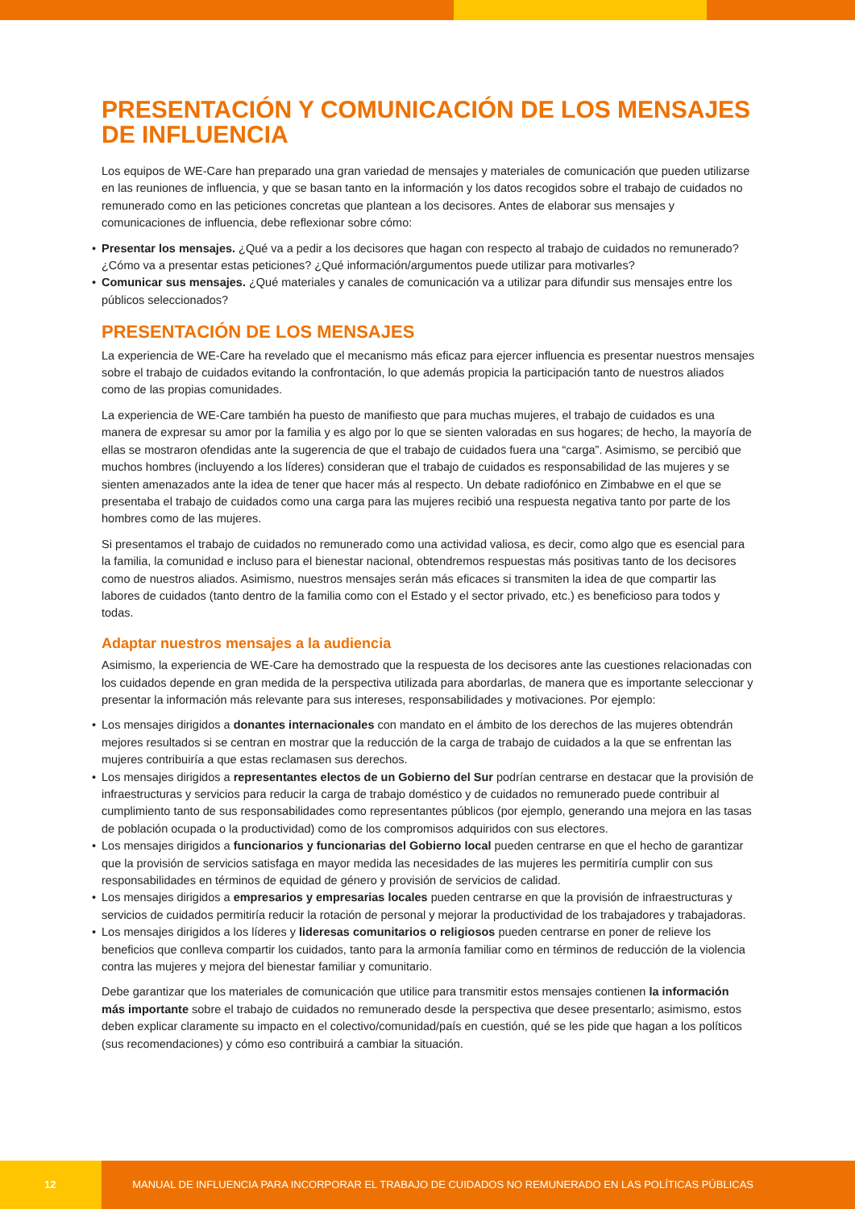PRESENTACIÓN Y COMUNICACIÓN DE LOS MENSAJES DE INFLUENCIA
Los equipos de WE-Care han preparado una gran variedad de mensajes y materiales de comunicación que pueden utilizarse en las reuniones de influencia, y que se basan tanto en la información y los datos recogidos sobre el trabajo de cuidados no remunerado como en las peticiones concretas que plantean a los decisores. Antes de elaborar sus mensajes y comunicaciones de influencia, debe reflexionar sobre cómo:
• Presentar los mensajes. ¿Qué va a pedir a los decisores que hagan con respecto al trabajo de cuidados no remunerado? ¿Cómo va a presentar estas peticiones? ¿Qué información/argumentos puede utilizar para motivarles?
• Comunicar sus mensajes. ¿Qué materiales y canales de comunicación va a utilizar para difundir sus mensajes entre los públicos seleccionados?
PRESENTACIÓN DE LOS MENSAJES
La experiencia de WE-Care ha revelado que el mecanismo más eficaz para ejercer influencia es presentar nuestros mensajes sobre el trabajo de cuidados evitando la confrontación, lo que además propicia la participación tanto de nuestros aliados como de las propias comunidades.
La experiencia de WE-Care también ha puesto de manifiesto que para muchas mujeres, el trabajo de cuidados es una manera de expresar su amor por la familia y es algo por lo que se sienten valoradas en sus hogares; de hecho, la mayoría de ellas se mostraron ofendidas ante la sugerencia de que el trabajo de cuidados fuera una “carga”. Asimismo, se percibió que muchos hombres (incluyendo a los líderes) consideran que el trabajo de cuidados es responsabilidad de las mujeres y se sienten amenazados ante la idea de tener que hacer más al respecto. Un debate radiofónico en Zimbabwe en el que se presentaba el trabajo de cuidados como una carga para las mujeres recibió una respuesta negativa tanto por parte de los hombres como de las mujeres.
Si presentamos el trabajo de cuidados no remunerado como una actividad valiosa, es decir, como algo que es esencial para la familia, la comunidad e incluso para el bienestar nacional, obtendremos respuestas más positivas tanto de los decisores como de nuestros aliados. Asimismo, nuestros mensajes serán más eficaces si transmiten la idea de que compartir las labores de cuidados (tanto dentro de la familia como con el Estado y el sector privado, etc.) es beneficioso para todos y todas.
Adaptar nuestros mensajes a la audiencia
Asimismo, la experiencia de WE-Care ha demostrado que la respuesta de los decisores ante las cuestiones relacionadas con los cuidados depende en gran medida de la perspectiva utilizada para abordarlas, de manera que es importante seleccionar y presentar la información más relevante para sus intereses, responsabilidades y motivaciones. Por ejemplo:
• Los mensajes dirigidos a donantes internacionales con mandato en el ámbito de los derechos de las mujeres obtendrán mejores resultados si se centran en mostrar que la reducción de la carga de trabajo de cuidados a la que se enfrentan las mujeres contribuiría a que estas reclamasen sus derechos.
• Los mensajes dirigidos a representantes electos de un Gobierno del Sur podrían centrarse en destacar que la provisión de infraestructuras y servicios para reducir la carga de trabajo doméstico y de cuidados no remunerado puede contribuir al cumplimiento tanto de sus responsabilidades como representantes públicos (por ejemplo, generando una mejora en las tasas de población ocupada o la productividad) como de los compromisos adquiridos con sus electores.
• Los mensajes dirigidos a funcionarios y funcionarias del Gobierno local pueden centrarse en que el hecho de garantizar que la provisión de servicios satisfaga en mayor medida las necesidades de las mujeres les permitiría cumplir con sus responsabilidades en términos de equidad de género y provisión de servicios de calidad.
• Los mensajes dirigidos a empresarios y empresarias locales pueden centrarse en que la provisión de infraestructuras y servicios de cuidados permitiría reducir la rotación de personal y mejorar la productividad de los trabajadores y trabajadoras.
• Los mensajes dirigidos a los líderes y lideresas comunitarios o religiosos pueden centrarse en poner de relieve los beneficios que conlleva compartir los cuidados, tanto para la armonía familiar como en términos de reducción de la violencia contra las mujeres y mejora del bienestar familiar y comunitario.
Debe garantizar que los materiales de comunicación que utilice para transmitir estos mensajes contienen la información más importante sobre el trabajo de cuidados no remunerado desde la perspectiva que desee presentarlo; asimismo, estos deben explicar claramente su impacto en el colectivo/comunidad/país en cuestión, qué se les pide que hagan a los políticos (sus recomendaciones) y cómo eso contribuirá a cambiar la situación.
12
MANUAL DE INFLUENCIA PARA INCORPORAR EL TRABAJO DE CUIDADOS NO REMUNERADO EN LAS POLÍTICAS PÚBLICAS